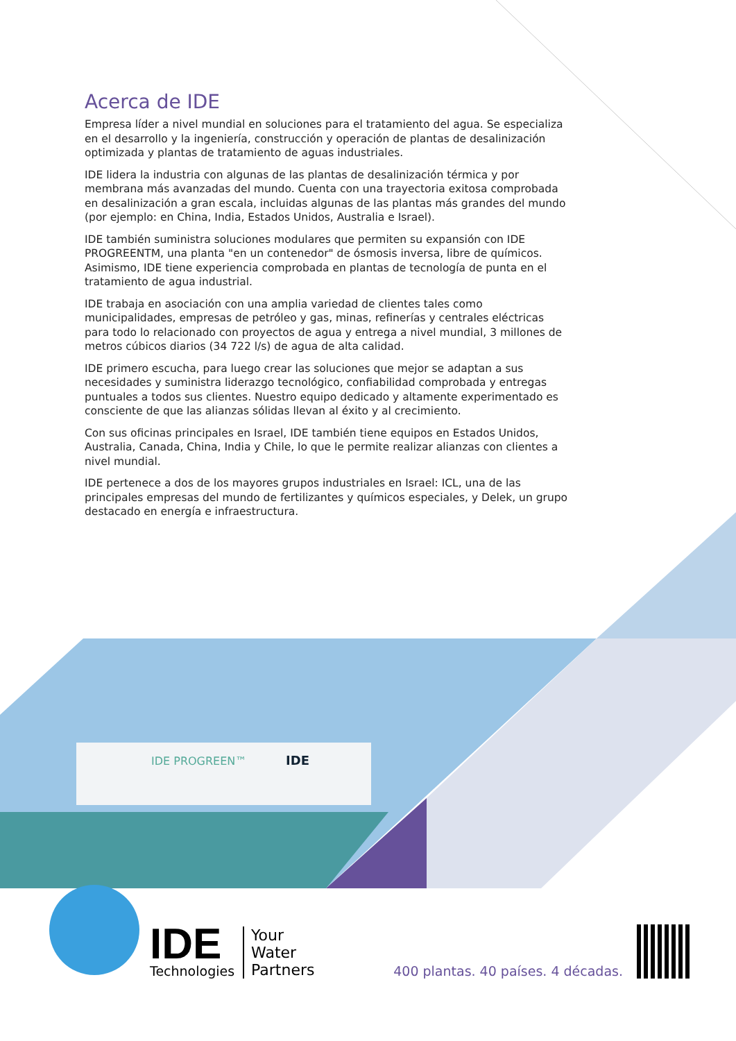Acerca de IDE
Empresa líder a nivel mundial en soluciones para el tratamiento del agua. Se especializa en el desarrollo y la ingeniería, construcción y operación de plantas de desalinización optimizada y plantas de tratamiento de aguas industriales.
IDE lidera la industria con algunas de las plantas de desalinización térmica y por membrana más avanzadas del mundo. Cuenta con una trayectoria exitosa comprobada en desalinización a gran escala, incluidas algunas de las plantas más grandes del mundo (por ejemplo: en China, India, Estados Unidos, Australia e Israel).
IDE también suministra soluciones modulares que permiten su expansión con IDE PROGREENTM, una planta "en un contenedor" de ósmosis inversa, libre de químicos. Asimismo, IDE tiene experiencia comprobada en plantas de tecnología de punta en el tratamiento de agua industrial.
IDE trabaja en asociación con una amplia variedad de clientes tales como municipalidades, empresas de petróleo y gas, minas, refinerías y centrales eléctricas para todo lo relacionado con proyectos de agua y entrega a nivel mundial, 3 millones de metros cúbicos diarios (34 722 l/s) de agua de alta calidad.
IDE primero escucha, para luego crear las soluciones que mejor se adaptan a sus necesidades y suministra liderazgo tecnológico, confiabilidad comprobada y entregas puntuales a todos sus clientes. Nuestro equipo dedicado y altamente experimentado es consciente de que las alianzas sólidas llevan al éxito y al crecimiento.
Con sus oficinas principales en Israel, IDE también tiene equipos en Estados Unidos, Australia, Canada, China, India y Chile, lo que le permite realizar alianzas con clientes a nivel mundial.
IDE pertenece a dos de los mayores grupos industriales en Israel: ICL, una de las principales empresas del mundo de fertilizantes y químicos especiales, y Delek, un grupo destacado en energía e infraestructura.
IDE PROGREEN™
IDE
IDE
Technologies
Your
Water
Partners
400 plantas. 40 países. 4 décadas.